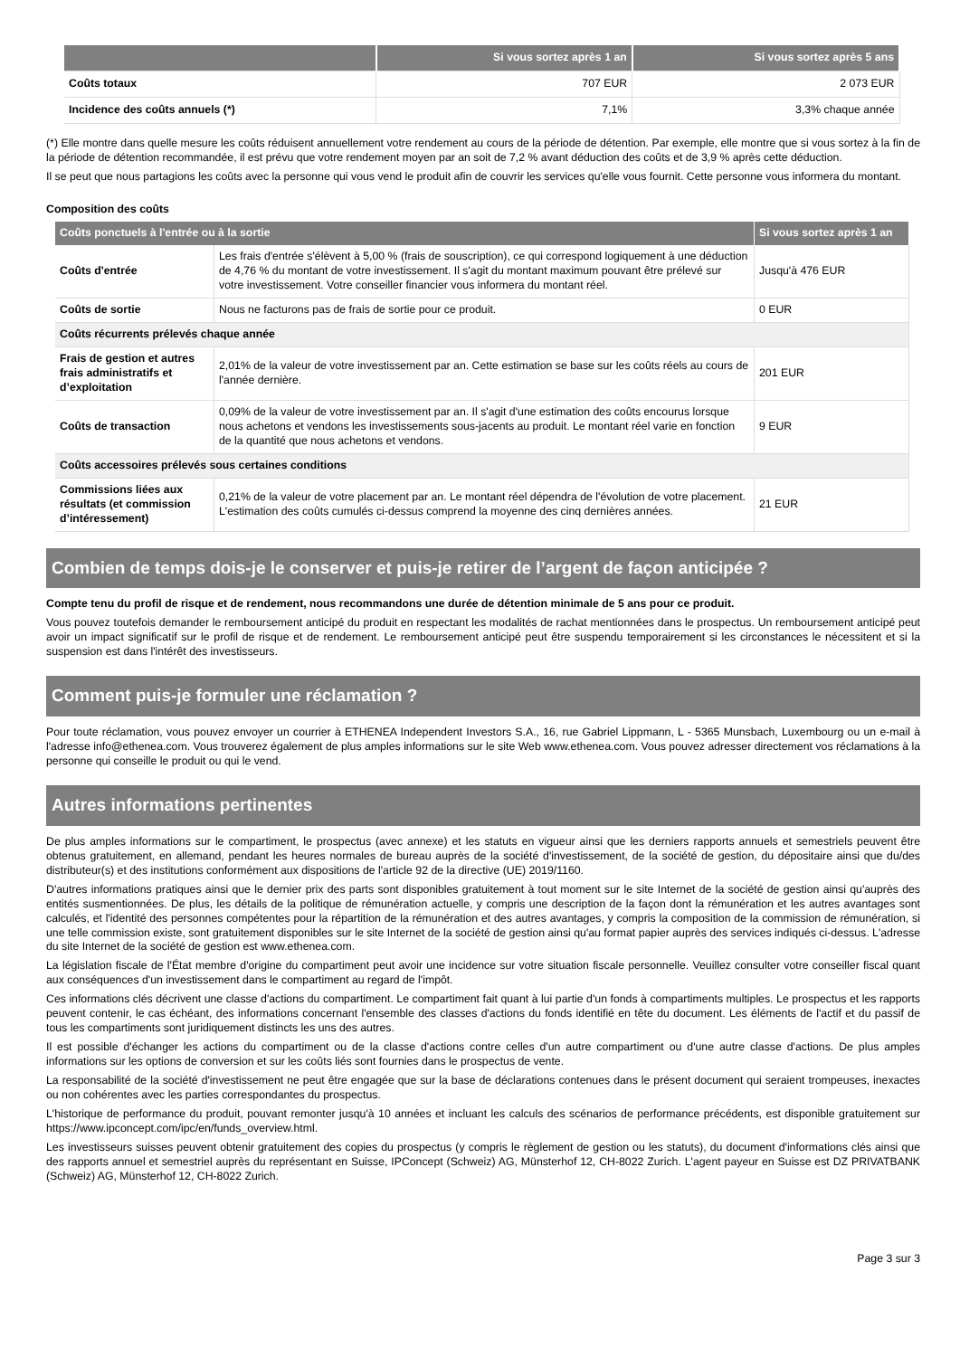| | Si vous sortez après 1 an | Si vous sortez après 5 ans |
| --- | --- | --- |
| Coûts totaux | 707 EUR | 2 073 EUR |
| Incidence des coûts annuels (*) | 7,1% | 3,3% chaque année |
(*) Elle montre dans quelle mesure les coûts réduisent annuellement votre rendement au cours de la période de détention. Par exemple, elle montre que si vous sortez à la fin de la période de détention recommandée, il est prévu que votre rendement moyen par an soit de 7,2 % avant déduction des coûts et de 3,9 % après cette déduction.
Il se peut que nous partagions les coûts avec la personne qui vous vend le produit afin de couvrir les services qu'elle vous fournit. Cette personne vous informera du montant.
Composition des coûts
| Coûts ponctuels à l'entrée ou à la sortie | | Si vous sortez après 1 an |
| --- | --- | --- |
| Coûts d'entrée | Les frais d'entrée s'élèvent à 5,00 % (frais de souscription), ce qui correspond logiquement à une déduction de 4,76 % du montant de votre investissement. Il s'agit du montant maximum pouvant être prélevé sur votre investissement. Votre conseiller financier vous informera du montant réel. | Jusqu'à 476 EUR |
| Coûts de sortie | Nous ne facturons pas de frais de sortie pour ce produit. | 0 EUR |
| Coûts récurrents prélevés chaque année | | |
| Frais de gestion et autres frais administratifs et d’exploitation | 2,01% de la valeur de votre investissement par an. Cette estimation se base sur les coûts réels au cours de l'année dernière. | 201 EUR |
| Coûts de transaction | 0,09% de la valeur de votre investissement par an. Il s'agit d'une estimation des coûts encourus lorsque nous achetons et vendons les investissements sous-jacents au produit. Le montant réel varie en fonction de la quantité que nous achetons et vendons. | 9 EUR |
| Coûts accessoires prélevés sous certaines conditions | | |
| Commissions liées aux résultats (et commission d’intéressement) | 0,21% de la valeur de votre placement par an. Le montant réel dépendra de l'évolution de votre placement. L'estimation des coûts cumulés ci-dessus comprend la moyenne des cinq dernières années. | 21 EUR |
Combien de temps dois-je le conserver et puis-je retirer de l’argent de façon anticipée ?
Compte tenu du profil de risque et de rendement, nous recommandons une durée de détention minimale de 5 ans pour ce produit.
Vous pouvez toutefois demander le remboursement anticipé du produit en respectant les modalités de rachat mentionnées dans le prospectus. Un remboursement anticipé peut avoir un impact significatif sur le profil de risque et de rendement. Le remboursement anticipé peut être suspendu temporairement si les circonstances le nécessitent et si la suspension est dans l'intérêt des investisseurs.
Comment puis-je formuler une réclamation ?
Pour toute réclamation, vous pouvez envoyer un courrier à ETHENEA Independent Investors S.A., 16, rue Gabriel Lippmann, L - 5365 Munsbach, Luxembourg ou un e-mail à l'adresse info@ethenea.com. Vous trouverez également de plus amples informations sur le site Web www.ethenea.com. Vous pouvez adresser directement vos réclamations à la personne qui conseille le produit ou qui le vend.
Autres informations pertinentes
De plus amples informations sur le compartiment, le prospectus (avec annexe) et les statuts en vigueur ainsi que les derniers rapports annuels et semestriels peuvent être obtenus gratuitement, en allemand, pendant les heures normales de bureau auprès de la société d'investissement, de la société de gestion, du dépositaire ainsi que du/des distributeur(s) et des institutions conformément aux dispositions de l'article 92 de la directive (UE) 2019/1160.
D'autres informations pratiques ainsi que le dernier prix des parts sont disponibles gratuitement à tout moment sur le site Internet de la société de gestion ainsi qu'auprès des entités susmentionnées. De plus, les détails de la politique de rémunération actuelle, y compris une description de la façon dont la rémunération et les autres avantages sont calculés, et l'identité des personnes compétentes pour la répartition de la rémunération et des autres avantages, y compris la composition de la commission de rémunération, si une telle commission existe, sont gratuitement disponibles sur le site Internet de la société de gestion ainsi qu'au format papier auprès des services indiqués ci-dessus. L'adresse du site Internet de la société de gestion est www.ethenea.com.
La législation fiscale de l'État membre d'origine du compartiment peut avoir une incidence sur votre situation fiscale personnelle. Veuillez consulter votre conseiller fiscal quant aux conséquences d'un investissement dans le compartiment au regard de l'impôt.
Ces informations clés décrivent une classe d'actions du compartiment. Le compartiment fait quant à lui partie d'un fonds à compartiments multiples. Le prospectus et les rapports peuvent contenir, le cas échéant, des informations concernant l'ensemble des classes d'actions du fonds identifié en tête du document. Les éléments de l'actif et du passif de tous les compartiments sont juridiquement distincts les uns des autres.
Il est possible d'échanger les actions du compartiment ou de la classe d'actions contre celles d'un autre compartiment ou d'une autre classe d'actions. De plus amples informations sur les options de conversion et sur les coûts liés sont fournies dans le prospectus de vente.
La responsabilité de la société d'investissement ne peut être engagée que sur la base de déclarations contenues dans le présent document qui seraient trompeuses, inexactes ou non cohérentes avec les parties correspondantes du prospectus.
L'historique de performance du produit, pouvant remonter jusqu'à 10 années et incluant les calculs des scénarios de performance précédents, est disponible gratuitement sur https://www.ipconcept.com/ipc/en/funds_overview.html.
Les investisseurs suisses peuvent obtenir gratuitement des copies du prospectus (y compris le règlement de gestion ou les statuts), du document d'informations clés ainsi que des rapports annuel et semestriel auprès du représentant en Suisse, IPConcept (Schweiz) AG, Münsterhof 12, CH-8022 Zurich. L'agent payeur en Suisse est DZ PRIVATBANK (Schweiz) AG, Münsterhof 12, CH-8022 Zurich.
Page 3 sur 3